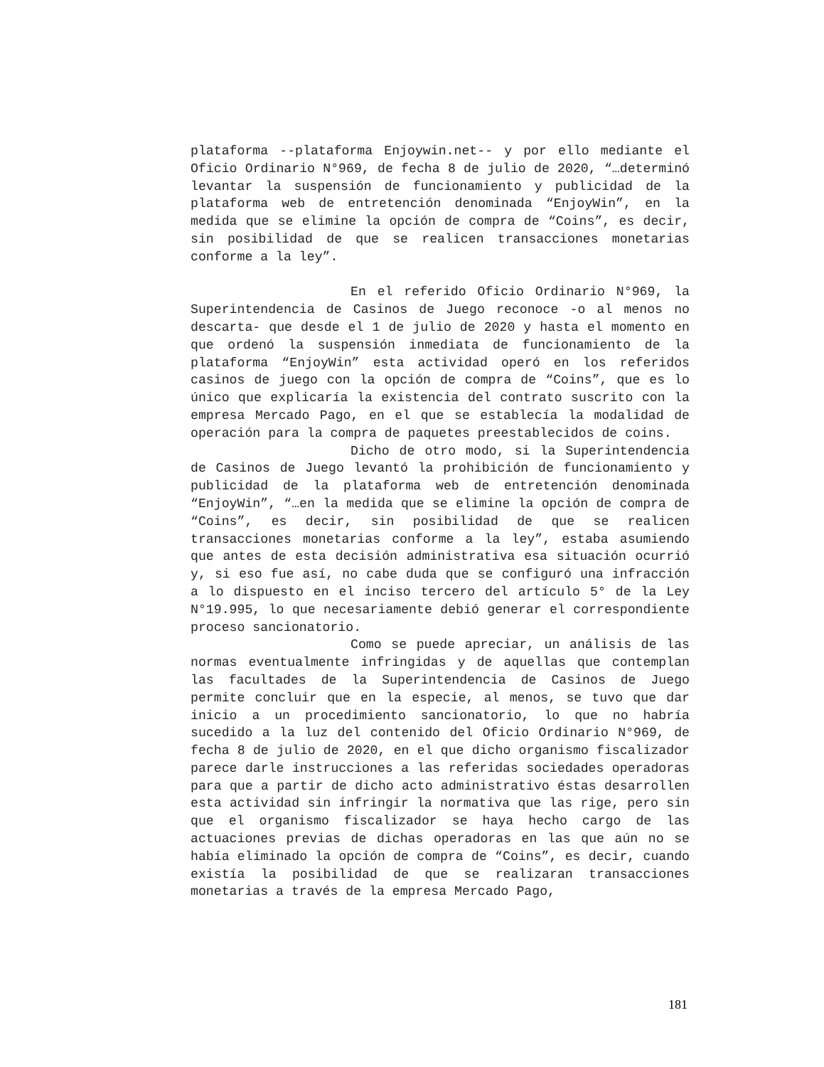plataforma --plataforma Enjoywin.net-- y por ello mediante el Oficio Ordinario N°969, de fecha 8 de julio de 2020, “…determinó levantar la suspensión de funcionamiento y publicidad de la plataforma web de entretención denominada “EnjoyWin”, en la medida que se elimine la opción de compra de “Coins”, es decir, sin posibilidad de que se realicen transacciones monetarias conforme a la ley”.
En el referido Oficio Ordinario N°969, la Superintendencia de Casinos de Juego reconoce -o al menos no descarta- que desde el 1 de julio de 2020 y hasta el momento en que ordenó la suspensión inmediata de funcionamiento de la plataforma “EnjoyWin” esta actividad operó en los referidos casinos de juego con la opción de compra de “Coins”, que es lo único que explicaría la existencia del contrato suscrito con la empresa Mercado Pago, en el que se establecía la modalidad de operación para la compra de paquetes preestablecidos de coins.
Dicho de otro modo, si la Superintendencia de Casinos de Juego levantó la prohibición de funcionamiento y publicidad de la plataforma web de entretención denominada “EnjoyWin”, “…en la medida que se elimine la opción de compra de “Coins”, es decir, sin posibilidad de que se realicen transacciones monetarias conforme a la ley”, estaba asumiendo que antes de esta decisión administrativa esa situación ocurrió y, si eso fue así, no cabe duda que se configuró una infracción a lo dispuesto en el inciso tercero del artículo 5° de la Ley N°19.995, lo que necesariamente debió generar el correspondiente proceso sancionatorio.
Como se puede apreciar, un análisis de las normas eventualmente infringidas y de aquellas que contemplan las facultades de la Superintendencia de Casinos de Juego permite concluir que en la especie, al menos, se tuvo que dar inicio a un procedimiento sancionatorio, lo que no habría sucedido a la luz del contenido del Oficio Ordinario N°969, de fecha 8 de julio de 2020, en el que dicho organismo fiscalizador parece darle instrucciones a las referidas sociedades operadoras para que a partir de dicho acto administrativo éstas desarrollen esta actividad sin infringir la normativa que las rige, pero sin que el organismo fiscalizador se haya hecho cargo de las actuaciones previas de dichas operadoras en las que aún no se había eliminado la opción de compra de “Coins”, es decir, cuando existía la posibilidad de que se realizaran transacciones monetarias a través de la empresa Mercado Pago,
181